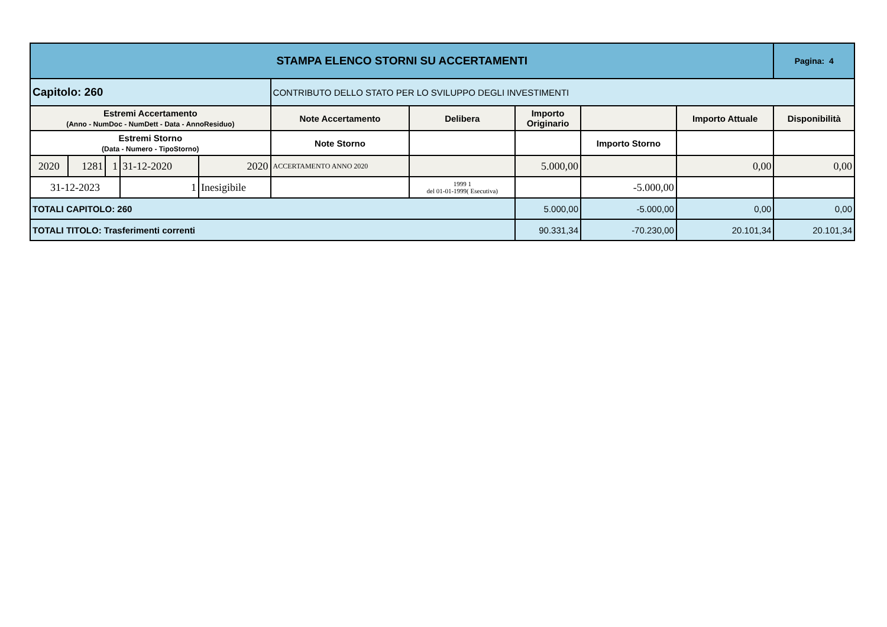| STAMPA ELENCO STORNI SU ACCERTAMENTI | | | | | | | | | | Pagina: 4 |
| Capitolo: 260 | | | | | CONTRIBUTO DELLO STATO PER LO SVILUPPO DEGLI INVESTIMENTI | | | | | |
| Estremi Accertamento (Anno - NumDoc - NumDett - Data - AnnoResiduo) | | | | | Note Accertamento | Delibera | Importo Originario | | Importo Attuale | Disponibilità |
| Estremi Storno (Data - Numero - TipoStorno) | | | | | Note Storno | | | Importo Storno | | |
| 2020 | 1281 | 1 | 31-12-2020 | 2020 | ACCERTAMENTO ANNO 2020 | | 5.000,00 | | 0,00 | 0,00 |
| 31-12-2023 | | | 1 | Inesigibile | | 1999 1 del 01-01-1999( Esecutiva) | | -5.000,00 | | |
| TOTALI CAPITOLO: 260 | | | | | | | 5.000,00 | -5.000,00 | 0,00 | 0,00 |
| TOTALI TITOLO: Trasferimenti correnti | | | | | | | 90.331,34 | -70.230,00 | 20.101,34 | 20.101,34 |